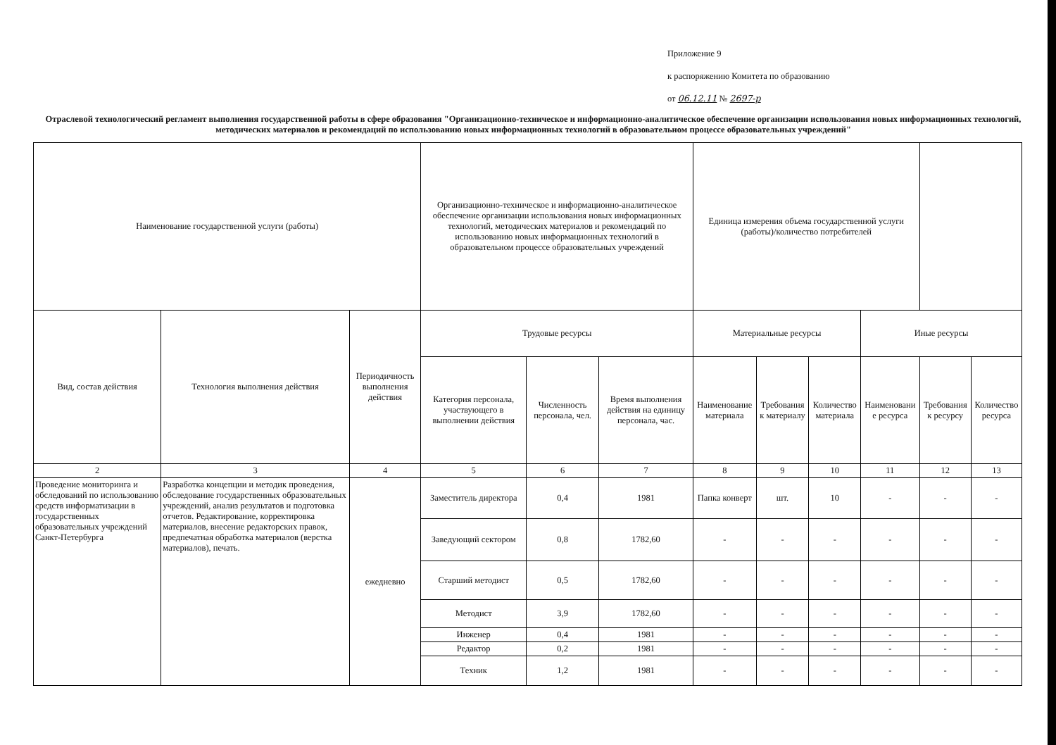Приложение 9
к распоряжению Комитета по образованию
от 06.12.11 № 2697-р
Отраслевой технологический регламент выполнения государственной работы в сфере образования "Организационно-техническое и информационно-аналитическое обеспечение организации использования новых информационных технологий, методических материалов и рекомендаций по использованию новых информационных технологий в образовательном процессе образовательных учреждений"
| Наименование государственной услуги (работы) | | | Организационно-техническое и информационно-аналитическое обеспечение организации использования новых информационных технологий, методических материалов и рекомендаций по использованию новых информационных технологий в образовательном процессе образовательных учреждений | | | Единица измерения объема государственной услуги (работы)/количество потребителей | | | | | |
| --- | --- | --- | --- | --- | --- | --- | --- | --- | --- | --- | --- |
| Вид, состав действия | Технология выполнения действия | Периодичность выполнения действия | Трудовые ресурсы | | | Материальные ресурсы | | | Иные ресурсы | | |
| | | | Категория персонала, участвующего в выполнении действия | Численность персонала, чел. | Время выполнения действия на единицу персонала, час. | Наименование материала | Требования к материалу | Количество материала | Наименовани е ресурса | Требования к ресурсу | Количество ресурса |
| 2 | 3 | 4 | 5 | 6 | 7 | 8 | 9 | 10 | 11 | 12 | 13 |
| Проведение мониторинга и обследований по использованию средств информатизации в государственных образовательных учреждений Санкт-Петербурга | Разработка концепции и методик проведения, обследование государственных образовательных учреждений, анализ результатов и подготовка отчетов. Редактирование, корректировка материалов, внесение редакторских правок, предпечатная обработка материалов (верстка материалов), печать. | ежедневно | Заместитель директора | 0,4 | 1981 | Папка конверт | шт. | 10 | - | - | - |
| | | | Заведующий сектором | 0,8 | 1782,60 | - | - | - | - | - | - |
| | | | Старший методист | 0,5 | 1782,60 | - | - | - | - | - | - |
| | | | Методист | 3,9 | 1782,60 | - | - | - | - | - | - |
| | | | Инженер | 0,4 | 1981 | - | - | - | - | - | - |
| | | | Редактор | 0,2 | 1981 | - | - | - | - | - | - |
| | | | Техник | 1,2 | 1981 | - | - | - | - | - | - |